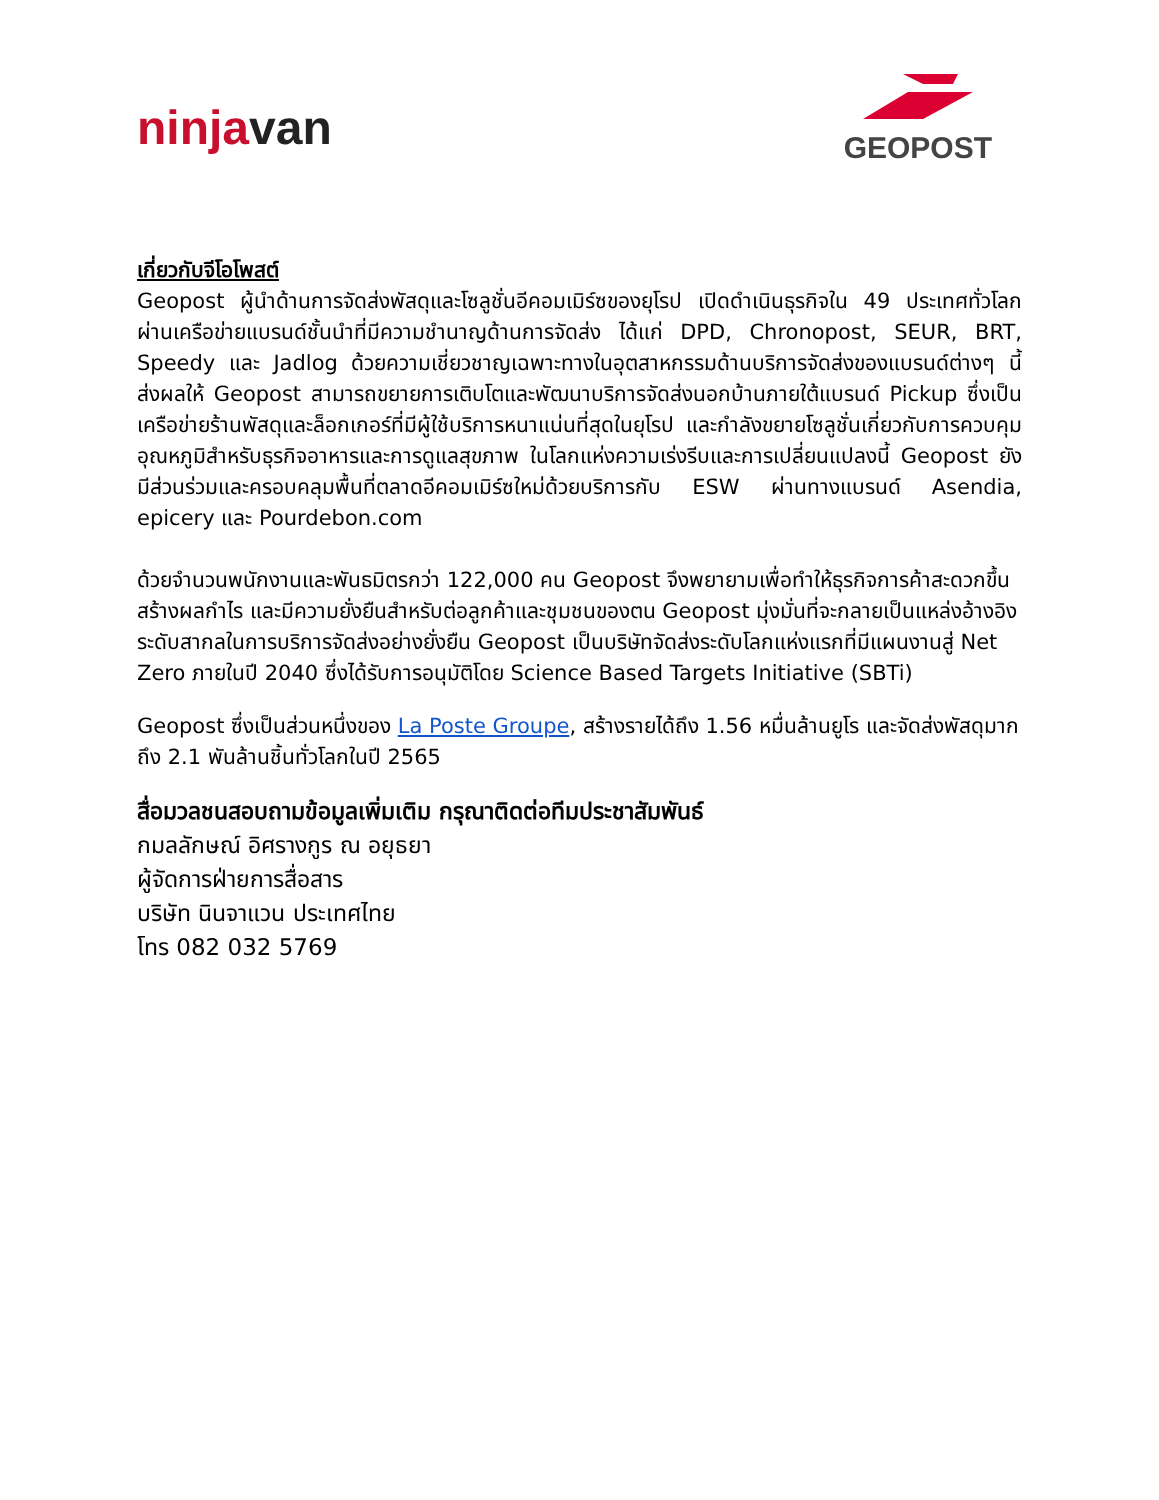ninjavan
GEOPOST
เกี่ยวกับจีโอโพสต์
Geopost ผู้นำด้านการจัดส่งพัสดุและโซลูชั่นอีคอมเมิร์ซของยุโรป เปิดดำเนินธุรกิจใน 49 ประเทศทั่วโลก ผ่านเครือข่ายแบรนด์ชั้นนำที่มีความชำนาญด้านการจัดส่ง ได้แก่ DPD, Chronopost, SEUR, BRT, Speedy และ Jadlog ด้วยความเชี่ยวชาญเฉพาะทางในอุตสาหกรรมด้านบริการจัดส่งของแบรนด์ต่างๆ นี้ ส่งผลให้ Geopost สามารถขยายการเติบโตและพัฒนาบริการจัดส่งนอกบ้านภายใต้แบรนด์ Pickup ซึ่งเป็นเครือข่ายร้านพัสดุและล็อกเกอร์ที่มีผู้ใช้บริการหนาแน่นที่สุดในยุโรป และกำลังขยายโซลูชั่นเกี่ยวกับการควบคุมอุณหภูมิสำหรับธุรกิจอาหารและการดูแลสุขภาพ ในโลกแห่งความเร่งรีบและการเปลี่ยนแปลงนี้ Geopost ยังมีส่วนร่วมและครอบคลุมพื้นที่ตลาดอีคอมเมิร์ซใหม่ด้วยบริการกับ ESW ผ่านทางแบรนด์ Asendia, epicery และ Pourdebon.com
ด้วยจำนวนพนักงานและพันธมิตรกว่า 122,000 คน Geopost จึงพยายามเพื่อทำให้ธุรกิจการค้าสะดวกขึ้น สร้างผลกำไร และมีความยั่งยืนสำหรับต่อลูกค้าและชุมชนของตน Geopost มุ่งมั่นที่จะกลายเป็นแหล่งอ้างอิงระดับสากลในการบริการจัดส่งอย่างยั่งยืน Geopost เป็นบริษัทจัดส่งระดับโลกแห่งแรกที่มีแผนงานสู่ Net Zero ภายในปี 2040 ซึ่งได้รับการอนุมัติโดย Science Based Targets Initiative (SBTi)
Geopost ซึ่งเป็นส่วนหนึ่งของ La Poste Groupe, สร้างรายได้ถึง 1.56 หมื่นล้านยูโร และจัดส่งพัสดุมากถึง 2.1 พันล้านชิ้นทั่วโลกในปี 2565
สื่อมวลชนสอบถามข้อมูลเพิ่มเติม กรุณาติดต่อทีมประชาสัมพันธ์
กมลลักษณ์ อิศรางกูร ณ อยุธยา
ผู้จัดการฝ่ายการสื่อสาร
บริษัท นินจาแวน ประเทศไทย
โทร 082 032 5769